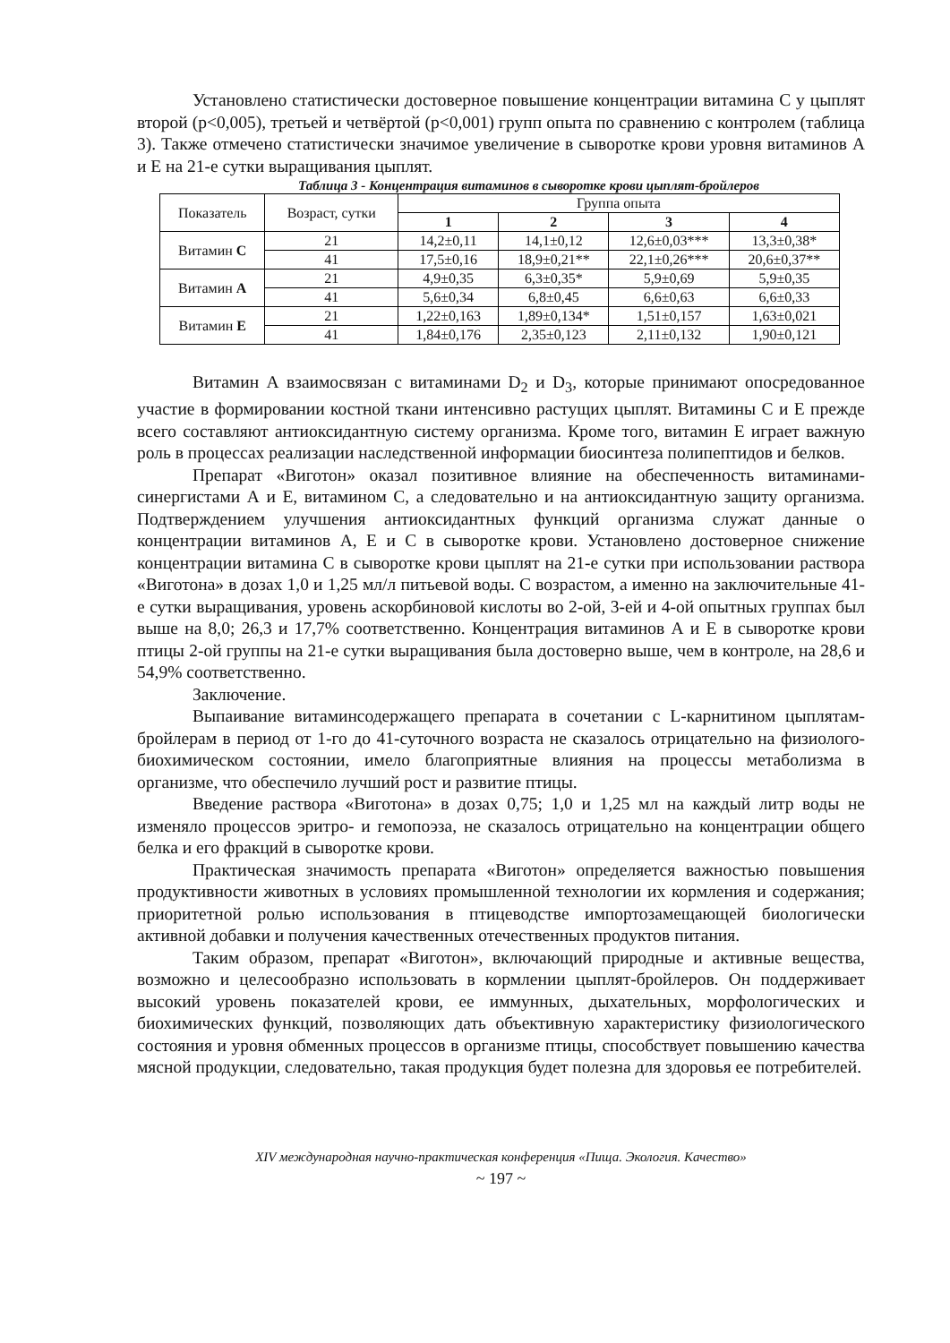Установлено статистически достоверное повышение концентрации витамина С у цыплят второй (р<0,005), третьей и четвёртой (р<0,001) групп опыта по сравнению с контролем (таблица 3). Также отмечено статистически значимое увеличение в сыворотке крови уровня витаминов А и Е на 21-е сутки выращивания цыплят.
Таблица 3 - Концентрация витаминов в сыворотке крови цыплят-бройлеров
| Показатель | Возраст, сутки | Группа опыта | | | |
| --- | --- | --- | --- | --- | --- |
| | | 1 | 2 | 3 | 4 |
| Витамин С | 21 | 14,2±0,11 | 14,1±0,12 | 12,6±0,03*** | 13,3±0,38* |
| | 41 | 17,5±0,16 | 18,9±0,21** | 22,1±0,26*** | 20,6±0,37** |
| Витамин А | 21 | 4,9±0,35 | 6,3±0,35* | 5,9±0,69 | 5,9±0,35 |
| | 41 | 5,6±0,34 | 6,8±0,45 | 6,6±0,63 | 6,6±0,33 |
| Витамин Е | 21 | 1,22±0,163 | 1,89±0,134* | 1,51±0,157 | 1,63±0,021 |
| | 41 | 1,84±0,176 | 2,35±0,123 | 2,11±0,132 | 1,90±0,121 |
Витамин А взаимосвязан с витаминами D<sub>2</sub> и D<sub>3</sub>, которые принимают опосредованное участие в формировании костной ткани интенсивно растущих цыплят. Витамины С и Е прежде всего составляют антиоксидантную систему организма. Кроме того, витамин Е играет важную роль в процессах реализации наследственной информации биосинтеза полипептидов и белков.
Препарат «Виготон» оказал позитивное влияние на обеспеченность витаминами-синергистами А и Е, витамином С, а следовательно и на антиоксидантную защиту организма. Подтверждением улучшения антиоксидантных функций организма служат данные о концентрации витаминов А, Е и С в сыворотке крови. Установлено достоверное снижение концентрации витамина С в сыворотке крови цыплят на 21-е сутки при использовании раствора «Виготона» в дозах 1,0 и 1,25 мл/л питьевой воды. С возрастом, а именно на заключительные 41-е сутки выращивания, уровень аскорбиновой кислоты во 2-ой, 3-ей и 4-ой опытных группах был выше на 8,0; 26,3 и 17,7% соответственно. Концентрация витаминов А и Е в сыворотке крови птицы 2-ой группы на 21-е сутки выращивания была достоверно выше, чем в контроле, на 28,6 и 54,9% соответственно.
Заключение.
Выпаивание витаминсодержащего препарата в сочетании с L-карнитином цыплятам-бройлерам в период от 1-го до 41-суточного возраста не сказалось отрицательно на физиолого-биохимическом состоянии, имело благоприятные влияния на процессы метаболизма в организме, что обеспечило лучший рост и развитие птицы.
Введение раствора «Виготона» в дозах 0,75; 1,0 и 1,25 мл на каждый литр воды не изменяло процессов эритро- и гемопоэза, не сказалось отрицательно на концентрации общего белка и его фракций в сыворотке крови.
Практическая значимость препарата «Виготон» определяется важностью повышения продуктивности животных в условиях промышленной технологии их кормления и содержания; приоритетной ролью использования в птицеводстве импортозамещающей биологически активной добавки и получения качественных отечественных продуктов питания.
Таким образом, препарат «Виготон», включающий природные и активные вещества, возможно и целесообразно использовать в кормлении цыплят-бройлеров. Он поддерживает высокий уровень показателей крови, ее иммунных, дыхательных, морфологических и биохимических функций, позволяющих дать объективную характеристику физиологического состояния и уровня обменных процессов в организме птицы, способствует повышению качества мясной продукции, следовательно, такая продукция будет полезна для здоровья ее потребителей.
XIV международная научно-практическая конференция «Пища. Экология. Качество»
~ 197 ~